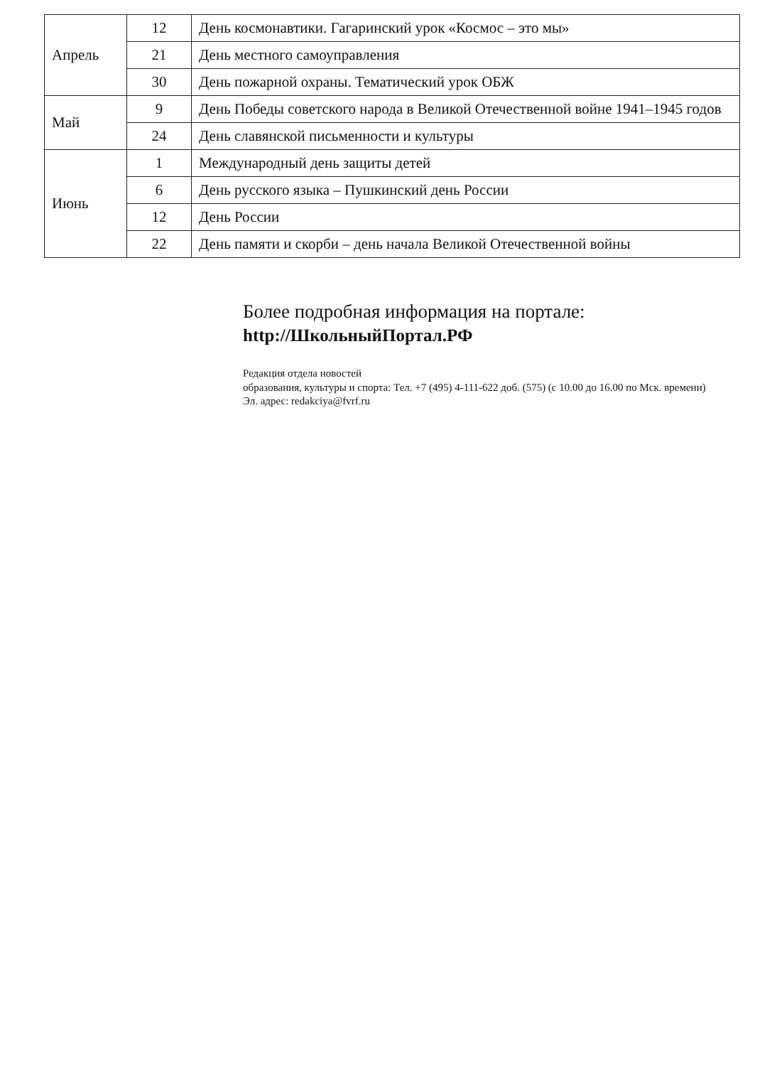| Апрель | 12 | День космонавтики. Гагаринский урок «Космос – это мы» |
| | 21 | День местного самоуправления |
| | 30 | День пожарной охраны. Тематический урок ОБЖ |
| Май | 9 | День Победы советского народа в Великой Отечественной войне 1941–1945 годов |
| | 24 | День славянской письменности и культуры |
| Июнь | 1 | Международный день защиты детей |
| | 6 | День русского языка – Пушкинский день России |
| | 12 | День России |
| | 22 | День памяти и скорби – день начала Великой Отечественной войны |
Более подробная информация на портале:
http://ШкольныйПортал.РФ
Редакция отдела новостей
образования, культуры и спорта: Тел. +7 (495) 4-111-622 доб. (575) (с 10.00 до 16.00 по Мск. времени)
Эл. адрес: redakciya@fvrf.ru